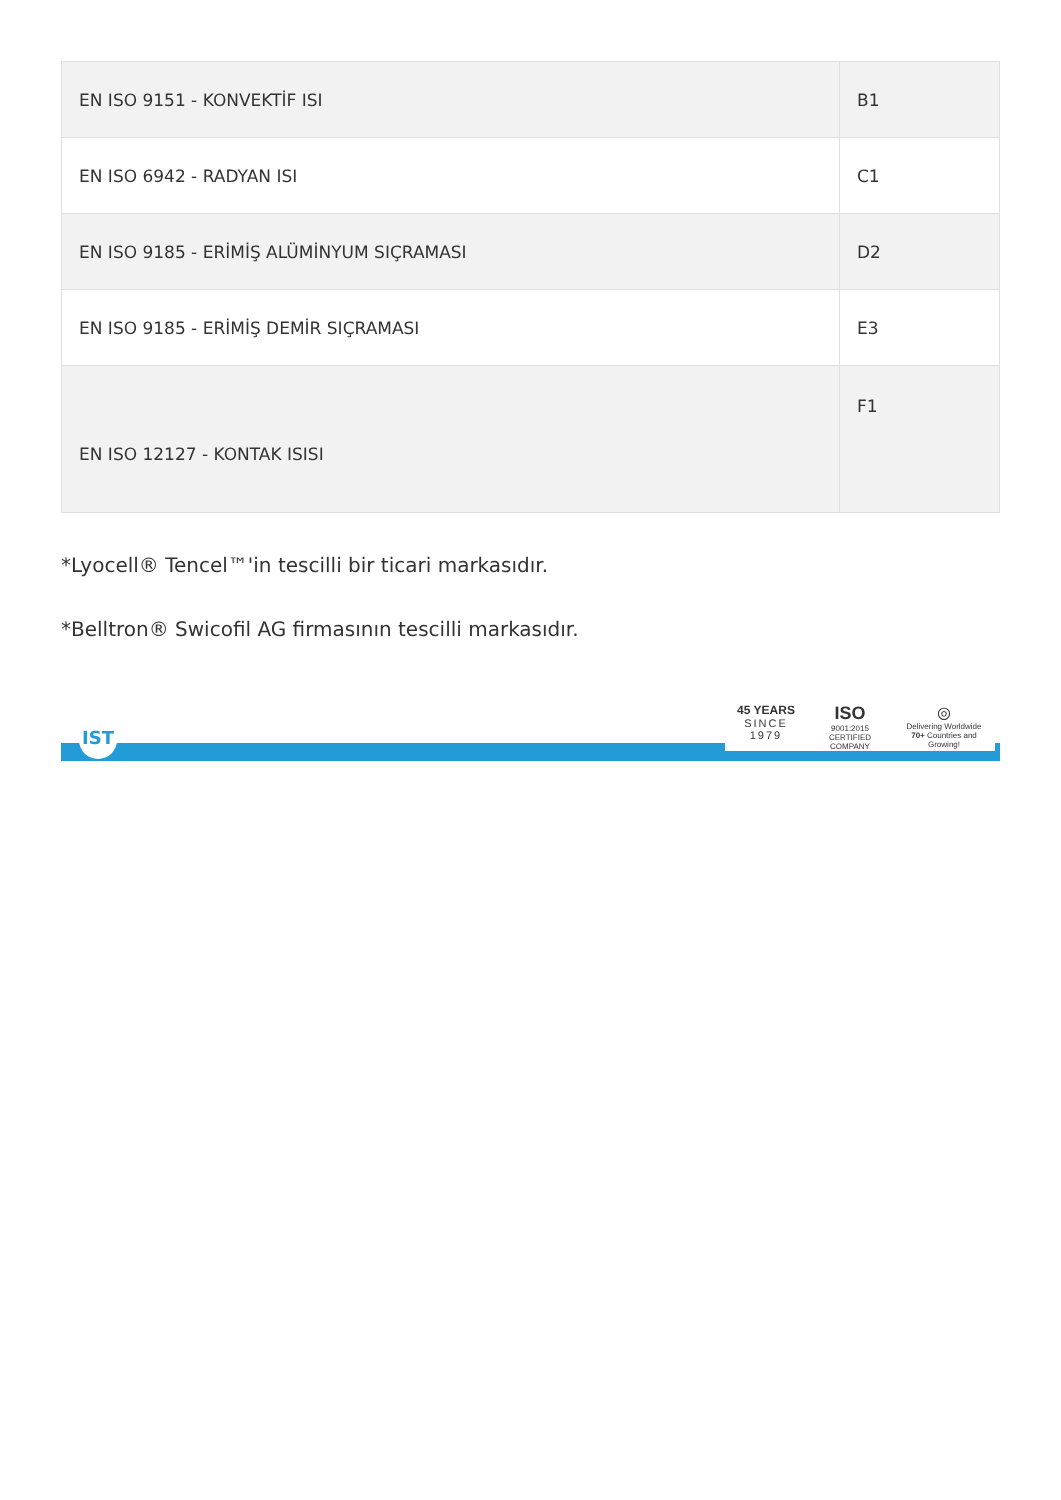| EN ISO 9151 - KONVEKTİF ISI | B1 |
| EN ISO 6942 - RADYAN ISI | C1 |
| EN ISO 9185 - ERİMİŞ ALÜMİNYUM SIÇRAMASI | D2 |
| EN ISO 9185 - ERİMİŞ DEMİR SIÇRAMASI | E3 |
| EN ISO 12127 - KONTAK ISISI | F1 |
*Lyocell® Tencel™'in tescilli bir ticari markasıdır.
*Belltron® Swicofil AG firmasının tescilli markasıdır.
IST
45 YEARS
SINCE
1979
ISO
9001:2015
CERTIFIED
COMPANY
◎
Delivering Worldwide
70+ Countries and
Growing!